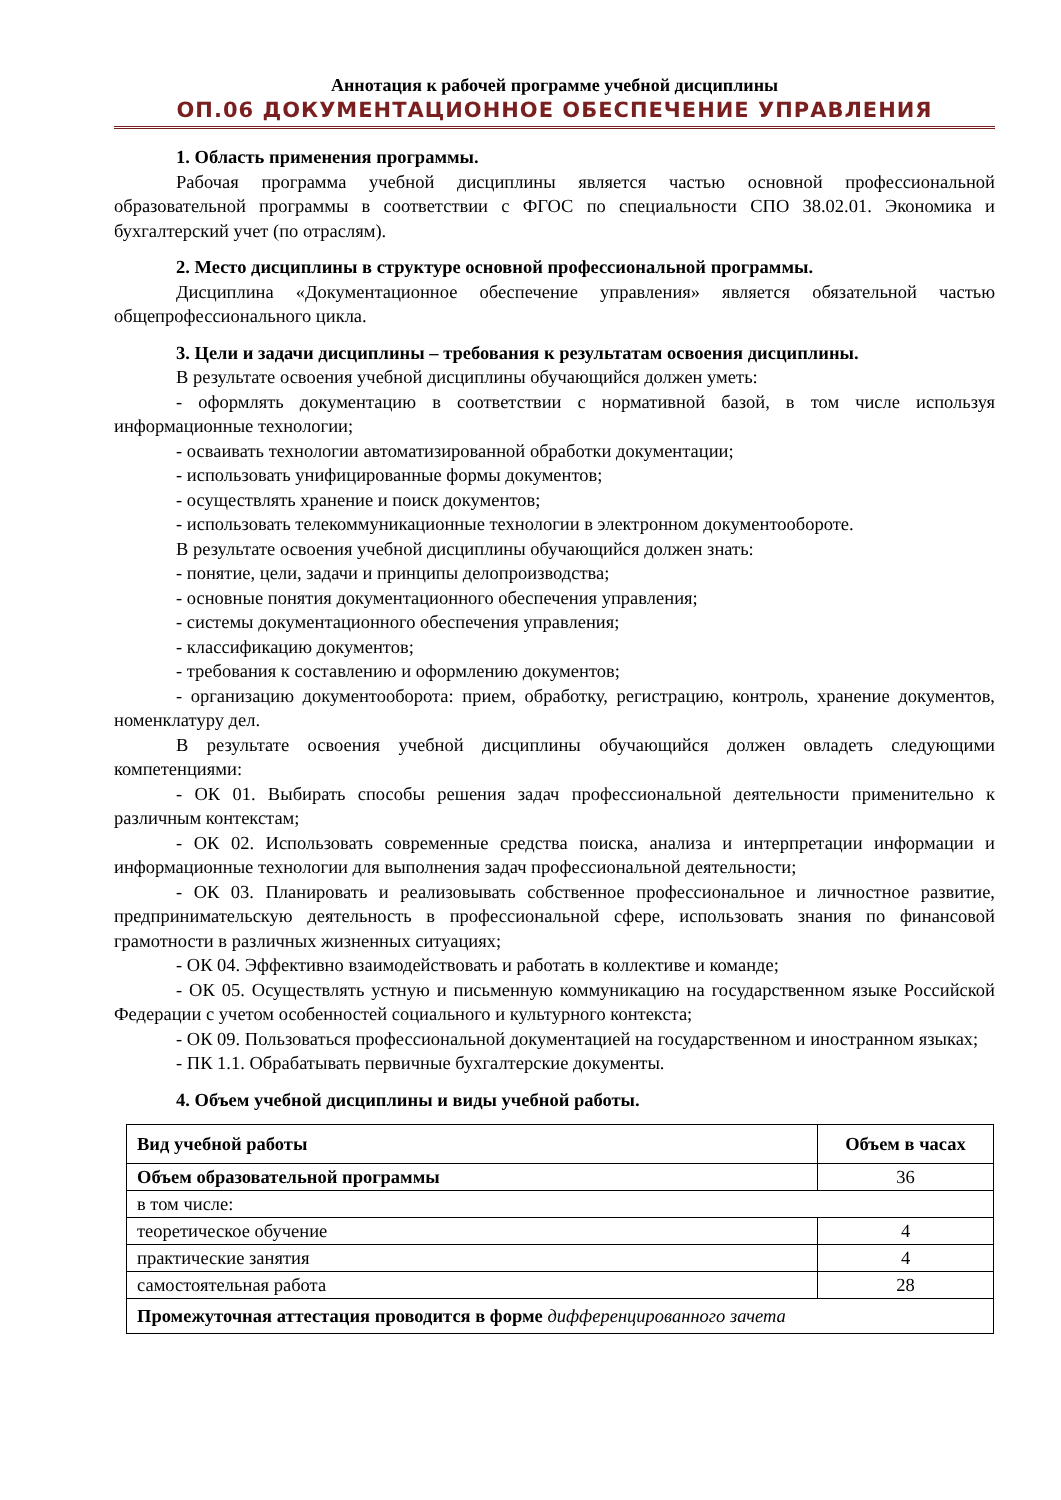Аннотация к рабочей программе учебной дисциплины
ОП.06 ДОКУМЕНТАЦИОННОЕ ОБЕСПЕЧЕНИЕ УПРАВЛЕНИЯ
1. Область применения программы.
Рабочая программа учебной дисциплины является частью основной профессиональной образовательной программы в соответствии с ФГОС по специальности СПО 38.02.01. Экономика и бухгалтерский учет (по отраслям).
2. Место дисциплины в структуре основной профессиональной программы.
Дисциплина «Документационное обеспечение управления» является обязательной частью общепрофессионального цикла.
3. Цели и задачи дисциплины – требования к результатам освоения дисциплины.
В результате освоения учебной дисциплины обучающийся должен уметь:
- оформлять документацию в соответствии с нормативной базой, в том числе используя информационные технологии;
- осваивать технологии автоматизированной обработки документации;
- использовать унифицированные формы документов;
- осуществлять хранение и поиск документов;
- использовать телекоммуникационные технологии в электронном документообороте.
В результате освоения учебной дисциплины обучающийся должен знать:
- понятие, цели, задачи и принципы делопроизводства;
- основные понятия документационного обеспечения управления;
- системы документационного обеспечения управления;
- классификацию документов;
- требования к составлению и оформлению документов;
- организацию документооборота: прием, обработку, регистрацию, контроль, хранение документов, номенклатуру дел.
В результате освоения учебной дисциплины обучающийся должен овладеть следующими компетенциями:
- ОК 01. Выбирать способы решения задач профессиональной деятельности применительно к различным контекстам;
- ОК 02. Использовать современные средства поиска, анализа и интерпретации информации и информационные технологии для выполнения задач профессиональной деятельности;
- ОК 03. Планировать и реализовывать собственное профессиональное и личностное развитие, предпринимательскую деятельность в профессиональной сфере, использовать знания по финансовой грамотности в различных жизненных ситуациях;
- ОК 04. Эффективно взаимодействовать и работать в коллективе и команде;
- ОК 05. Осуществлять устную и письменную коммуникацию на государственном языке Российской Федерации с учетом особенностей социального и культурного контекста;
- ОК 09. Пользоваться профессиональной документацией на государственном и иностранном языках;
- ПК 1.1. Обрабатывать первичные бухгалтерские документы.
4. Объем учебной дисциплины и виды учебной работы.
| Вид учебной работы | Объем в часах |
| Объем образовательной программы | 36 |
| в том числе: | |
| теоретическое обучение | 4 |
| практические занятия | 4 |
| самостоятельная работа | 28 |
| Промежуточная аттестация проводится в форме дифференцированного зачета | |